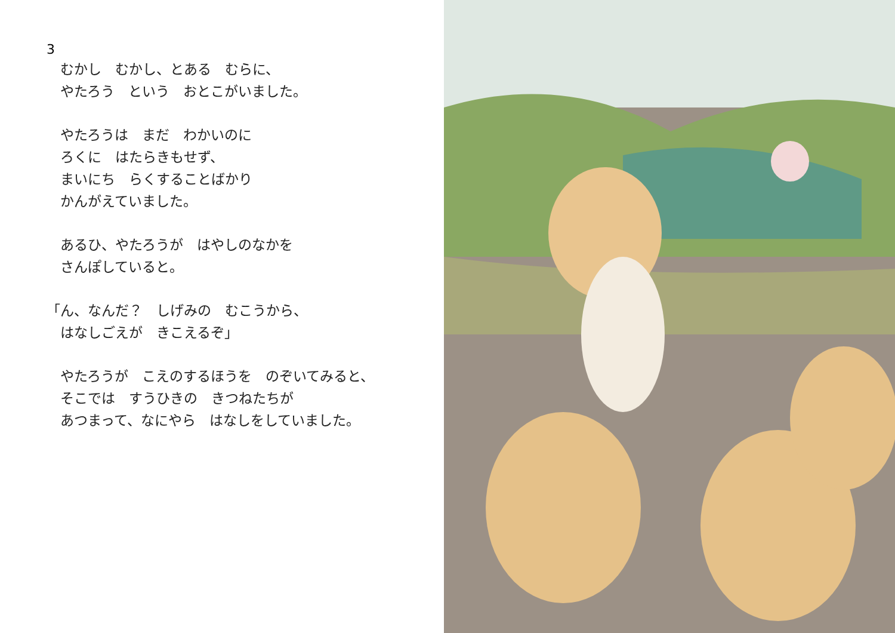3
　むかし　むかし、とある　むらに、
　やたろう　という　おとこがいました。
　やたろうは　まだ　わかいのに
　ろくに　はたらきもせず、
　まいにち　らくすることばかり
　かんがえていました。
　あるひ、やたろうが　はやしのなかを
　さんぽしていると。
「ん、なんだ？　しげみの　むこうから、
　はなしごえが　きこえるぞ」
　やたろうが　こえのするほうを　のぞいてみると、
　そこでは　すうひきの　きつねたちが
　あつまって、なにやら　はなしをしていました。